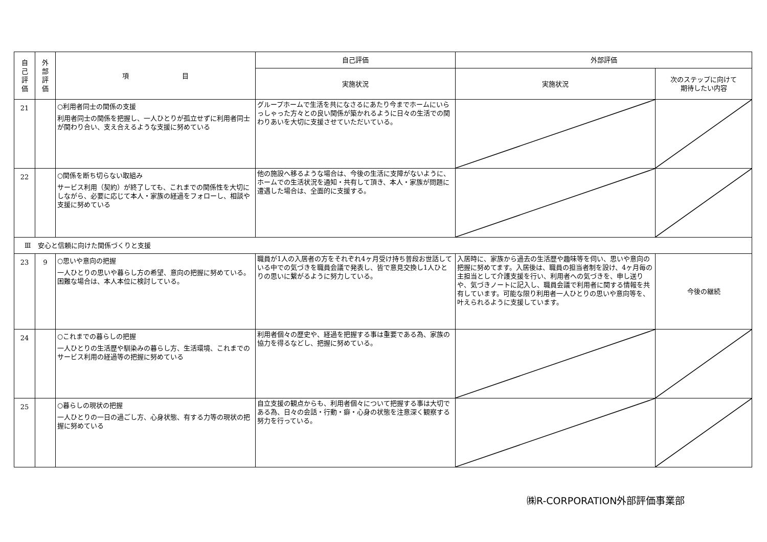| 自 己 評 価 | 外 部 評 価 | 項 目 | 自己評価 | 外部評価 | |
| --- | --- | --- | --- | --- | --- |
| | | | 実施状況 | 実施状況 | 次のステップに向けて 期待したい内容 |
| 21 | | ○利用者同士の関係の支援 利用者同士の関係を把握し、一人ひとりが孤立せずに利用者同士が関わり合い、支え合えるような支援に努めている | グループホームで生活を共になさるにあたり今までホームにいらっしゃった方々との良い関係が築かれるように日々の生活での関わりあいを大切に支援させていただいている。 | | |
| 22 | | ○関係を断ち切らない取組み サービス利用（契約）が終了しても、これまでの関係性を大切にしながら、必要に応じて本人・家族の経過をフォローし、相談や支援に努めている | 他の施設へ移るような場合は、今後の生活に支障がないように、ホームでの生活状況を通知・共有して頂き、本人・家族が問題に遭遇した場合は、全面的に支援する。 | | |
| Ⅲ 安心と信頼に向けた関係づくりと支援 | | | | | |
| 23 | 9 | ○思いや意向の把握 一人ひとりの思いや暮らし方の希望、意向の把握に努めている。困難な場合は、本人本位に検討している。 | 職員が1人の入居者の方をそれぞれ4ヶ月受け持ち普段お世話している中での気づきを職員会議で発表し、皆で意見交換し1人ひとりの思いに繋がるように努力している。 | 入居時に、家族から過去の生活歴や趣味等を伺い、思いや意向の把握に努めてます。入居後は、職員の担当者制を設け、4ヶ月毎の主担当として介護支援を行い、利用者への気づきを、申し送りや、気づきノートに記入し、職員会議で利用者に関する情報を共有しています。可能な限り利用者一人ひとりの思いや意向等を、叶えられるように支援しています。 | 今後の継続 |
| 24 | | ○これまでの暮らしの把握 一人ひとりの生活歴や馴染みの暮らし方、生活環境、これまでのサービス利用の経過等の把握に努めている | 利用者個々の歴史や、経過を把握する事は重要である為、家族の協力を得るなどし、把握に努めている。 | | |
| 25 | | ○暮らしの現状の把握 一人ひとりの一日の過ごし方、心身状態、有する力等の現状の把握に努めている | 自立支援の観点からも、利用者個々について把握する事は大切である為、日々の会話・行動・癖・心身の状態を注意深く観察する努力を行っている。 | | |
㈱R-CORPORATION外部評価事業部